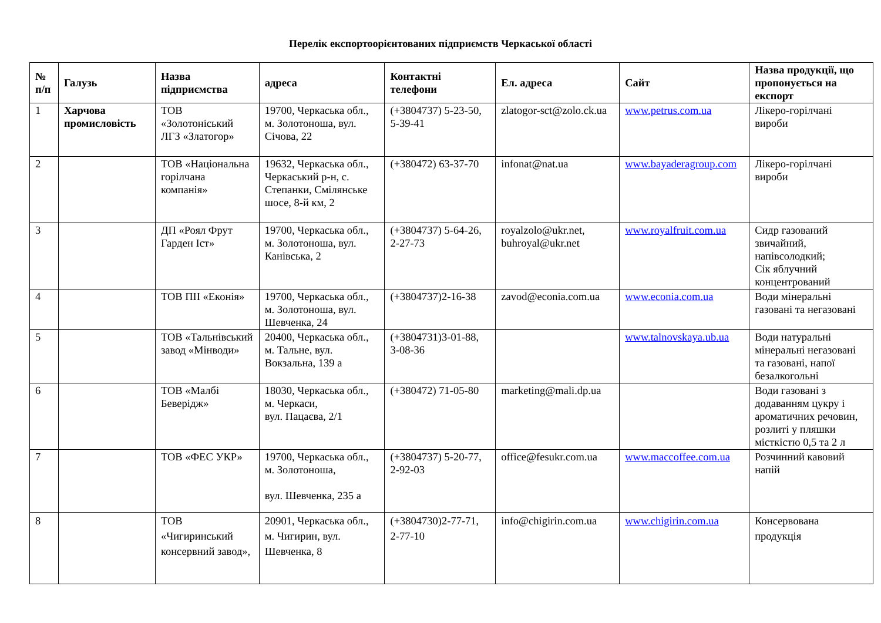Перелік експортоорієнтованих підприємств Черкаської області
| № п/п | Галузь | Назва підприємства | адреса | Контактні телефони | Ел. адреса | Сайт | Назва продукції, що пропонується на експорт |
| --- | --- | --- | --- | --- | --- | --- | --- |
| 1 | Харчова промисловість | ТОВ «Золотоніський ЛГЗ «Златогор» | 19700, Черкаська обл., м. Золотоноша, вул. Січова, 22 | (+3804737) 5-23-50, 5-39-41 | zlatogor-sct@zolo.ck.ua | www.petrus.com.ua | Лікеро-горілчані вироби |
| 2 | | ТОВ «Національна горілчана компанія» | 19632, Черкаська обл., Черкаський р-н, с. Степанки, Смілянське шосе, 8-й км, 2 | (+380472) 63-37-70 | infonat@nat.ua | www.bayaderagroup.com | Лікеро-горілчані вироби |
| 3 | | ДП «Роял Фрут Гарден Іст» | 19700, Черкаська обл., м. Золотоноша, вул. Канівська, 2 | (+3804737) 5-64-26, 2-27-73 | royalzolo@ukr.net, buhroyal@ukr.net | www.royalfruit.com.ua | Сидр газований звичайний, напівсолодкий; Сік яблучний концентрований |
| 4 | | ТОВ ПІІ «Еконія» | 19700, Черкаська обл., м. Золотоноша, вул. Шевченка, 24 | (+3804737)2-16-38 | zavod@econia.com.ua | www.econia.com.ua | Води мінеральні газовані та негазовані |
| 5 | | ТОВ «Тальнівський завод «Мінводи» | 20400, Черкаська обл., м. Тальне, вул. Вокзальна, 139 а | (+3804731)3-01-88, 3-08-36 | | www.talnovskaya.ub.ua | Води натуральні мінеральні негазовані та газовані, напої безалкогольні |
| 6 | | ТОВ «Малбі Беверідж» | 18030, Черкаська обл., м. Черкаси, вул. Пацаєва, 2/1 | (+380472) 71-05-80 | marketing@mali.dp.ua | | Води газовані з додаванням цукру і ароматичних речовин, розлиті у пляшки місткістю 0,5 та 2 л |
| 7 | | ТОВ «ФЕС УКР» | 19700, Черкаська обл., м. Золотоноша, вул. Шевченка, 235 а | (+3804737) 5-20-77, 2-92-03 | office@fesukr.com.ua | www.maccoffee.com.ua | Розчинний кавовий напій |
| 8 | | ТОВ «Чигиринський консервний завод», | 20901, Черкаська обл., м. Чигирин, вул. Шевченка, 8 | (+3804730)2-77-71, 2-77-10 | info@chigirin.com.ua | www.chigirin.com.ua | Консервована продукція |